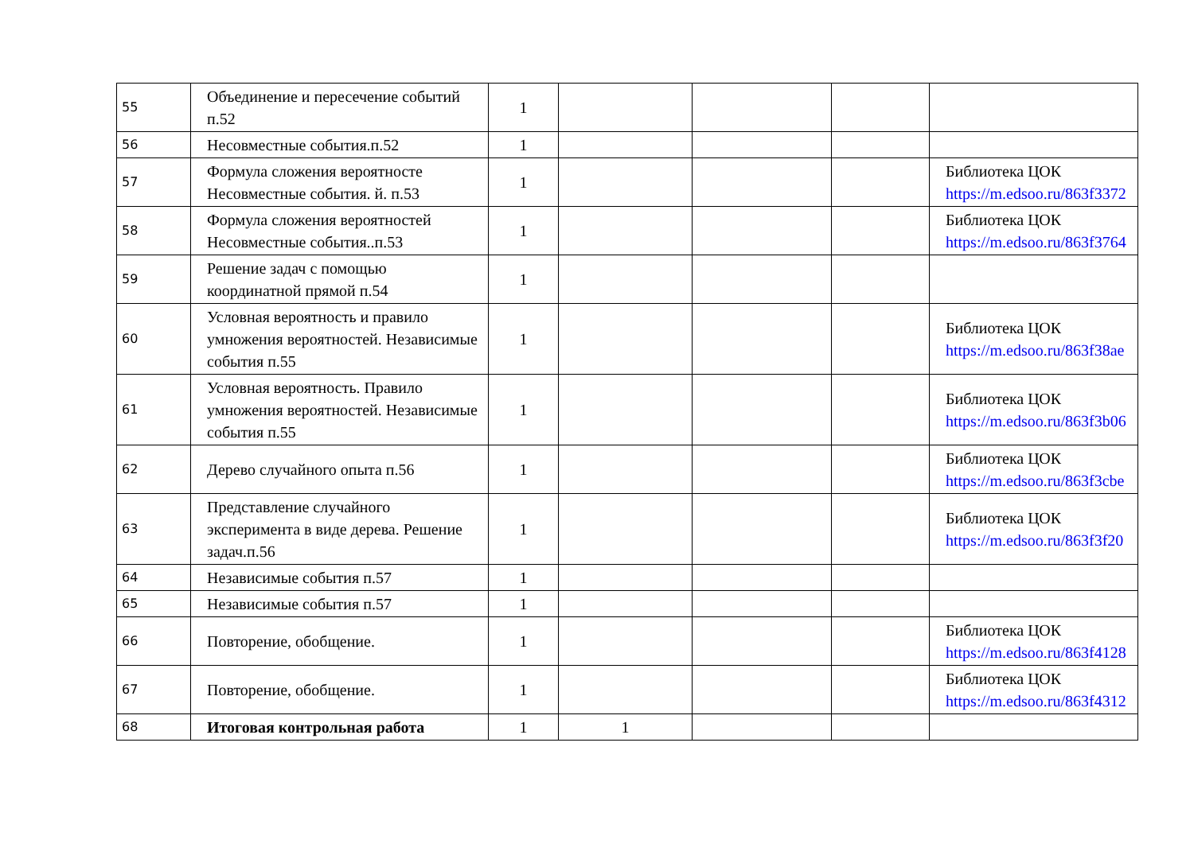| 55 | Объединение и пересечение событий п.52 | 1 | | | | |
| 56 | Несовместные события.п.52 | 1 | | | | |
| 57 | Формула сложения вероятносте Несовместные события. й. п.53 | 1 | | | | Библиотека ЦОК https://m.edsoo.ru/863f3372 |
| 58 | Формула сложения вероятностей Несовместные события..п.53 | 1 | | | | Библиотека ЦОК https://m.edsoo.ru/863f3764 |
| 59 | Решение задач с помощью координатной прямой п.54 | 1 | | | | |
| 60 | Условная вероятность и правило умножения вероятностей. Независимые события п.55 | 1 | | | | Библиотека ЦОК https://m.edsoo.ru/863f38ae |
| 61 | Условная вероятность. Правило умножения вероятностей. Независимые события п.55 | 1 | | | | Библиотека ЦОК https://m.edsoo.ru/863f3b06 |
| 62 | Дерево случайного опыта п.56 | 1 | | | | Библиотека ЦОК https://m.edsoo.ru/863f3cbe |
| 63 | Представление случайного эксперимента в виде дерева. Решение задач.п.56 | 1 | | | | Библиотека ЦОК https://m.edsoo.ru/863f3f20 |
| 64 | Независимые события п.57 | 1 | | | | |
| 65 | Независимые события п.57 | 1 | | | | |
| 66 | Повторение, обобщение. | 1 | | | | Библиотека ЦОК https://m.edsoo.ru/863f4128 |
| 67 | Повторение, обобщение. | 1 | | | | Библиотека ЦОК https://m.edsoo.ru/863f4312 |
| 68 | Итоговая контрольная работа | 1 | 1 | | | |